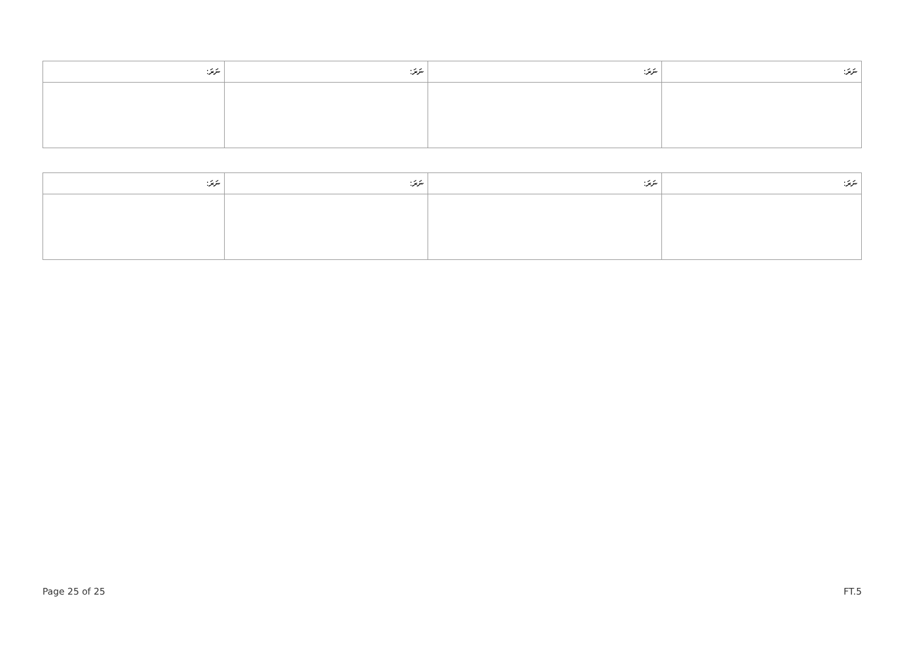| ނަރަ: | ނަރަ: | ނަރަ: | ނަރަ: |
| --- | --- | --- | --- |
| ނަރަ: | ނަރަ: | ނަރަ: | ނަރަ: |
| --- | --- | --- | --- |
Page 25 of 25 FT.5